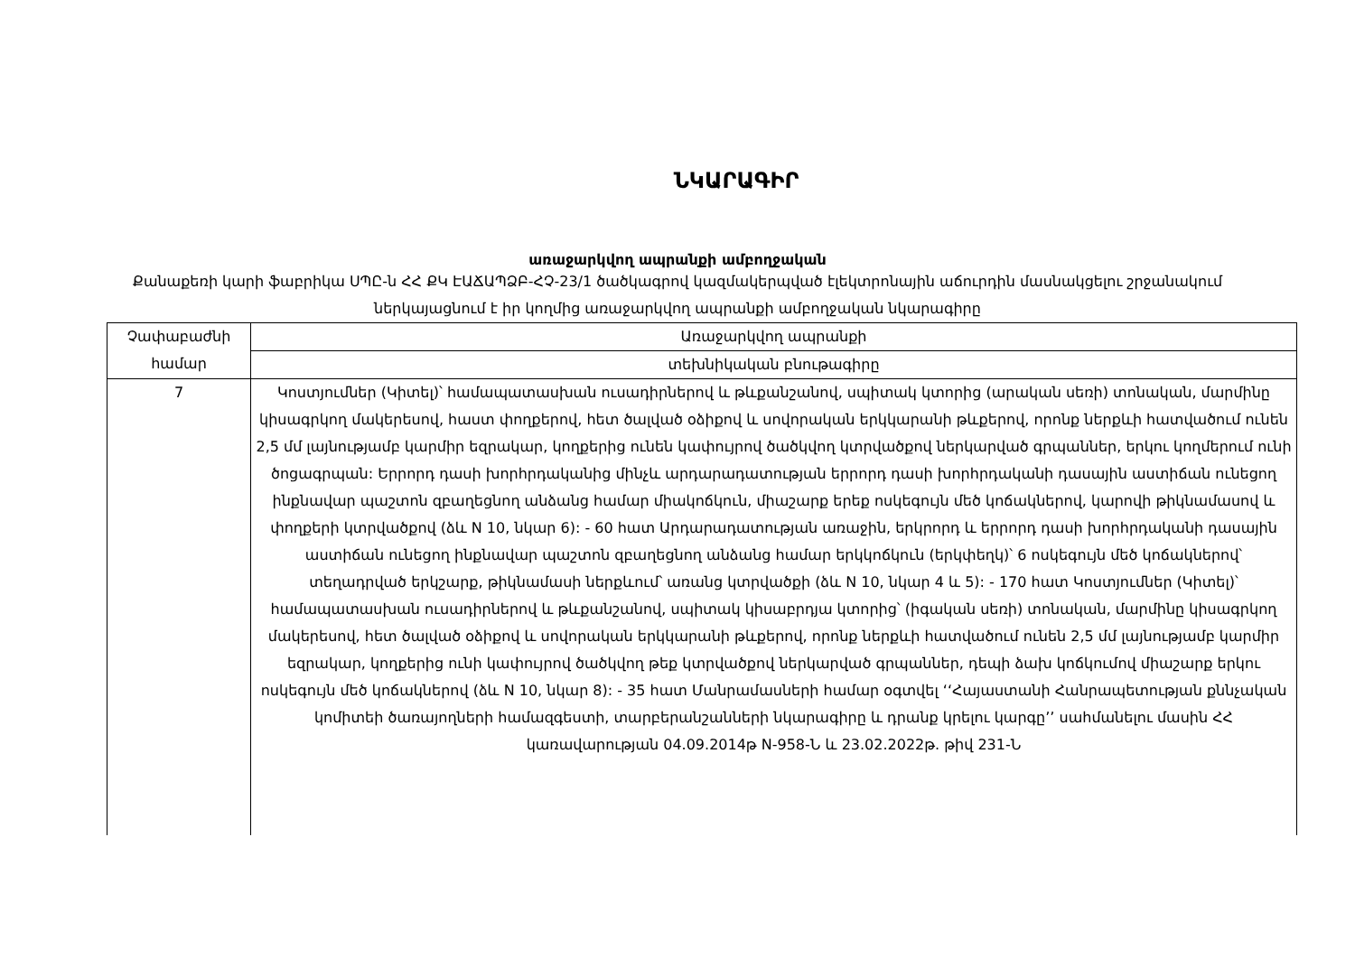ՆԿԱՐԱԳԻՐ
առաջարկվող ապրանքի ամբողջական
Քանաքեռի կարի ֆաբրիկա ՍՊԸ-ն ՀՀ ՔԿ ԷԱՃԱՊՁԲ-ՀՉ-23/1 ծածկագրով կազմակերպված էլեկտրոնային աճուրդին մասնակցելու շրջանակում ներկայացնում է իր կողմից առաջարկվող ապրանքի ամբողջական նկարագիրը
| Չափաբաժնի համար | Առաջարկվող ապրանքի |
| | տեխնիկական բնութագիրը |
| 7 | Կոստյումներ (Կիտել)՝ համապատասխան ուսադիրներով և թևքանշանով, սպիտակ կտորից (արական սեռի) տոնական, մարմինը կիսագրկող մակերեսով, հաստ փողքերով, հետ ծալված օձիքով և սովորական երկկարանի թևքերով, որոնք ներքևի հատվածում ունեն 2,5 մմ լայնությամբ կարմիր եզրակար, կողքերից ունեն կափույրով ծածկվող կտրվածքով ներկարված գրպաններ, երկու կողմերում ունի ծոցագրպան: Երրորդ դասի խորհրդականից մինչև արդարադատության երրորդ դասի խորհրդականի դասային աստիճան ունեցող ինքնավար պաշտոն զբաղեցնող անձանց համար միակոճկուն, միաշարք երեք ոսկեգույն մեծ կոճակներով, կարովի թիկնամասով և փողքերի կտրվածքով (ձև N 10, նկար 6): - 60 հատ Արդարադատության առաջին, երկրորդ և երրորդ դասի խորհրդականի դասային աստիճան ունեցող ինքնավար պաշտոն զբաղեցնող անձանց համար երկկոճկուն (երկփեղկ)՝ 6 ոսկեգույն մեծ կոճակներով՝ տեղադրված երկշարք, թիկնամասի ներքևում՝ առանց կտրվածքի (ձև N 10, նկար 4 և 5): - 170 հատ Կոստյումներ (Կիտել)՝ համապատասխան ուսադիրներով և թևքանշանով, սպիտակ կիսաբրդյա կտորից՝ (իգական սեռի) տոնական, մարմինը կիսագրկող մակերեսով, հետ ծալված օձիքով և սովորական երկկարանի թևքերով, որոնք ներքևի հատվածում ունեն 2,5 մմ լայնությամբ կարմիր եզրակար, կողքերից ունի կափույրով ծածկվող թեք կտրվածքով ներկարված գրպաններ, դեպի ձախ կոճկումով միաշարք երկու ոսկեգույն մեծ կոճակներով (ձև N 10, նկար 8): - 35 հատ Մանրամասների համար օգտվել ‘‘Հայաստանի Հանրապետության քննչական կոմիտեի ծառայողների համազգեստի, տարբերանշանների նկարագիրը և դրանք կրելու կարգը’’ սահմանելու մասին ՀՀ կառավարության 04.09.2014թ N-958-Ն և 23.02.2022թ. թիվ 231-Ն |